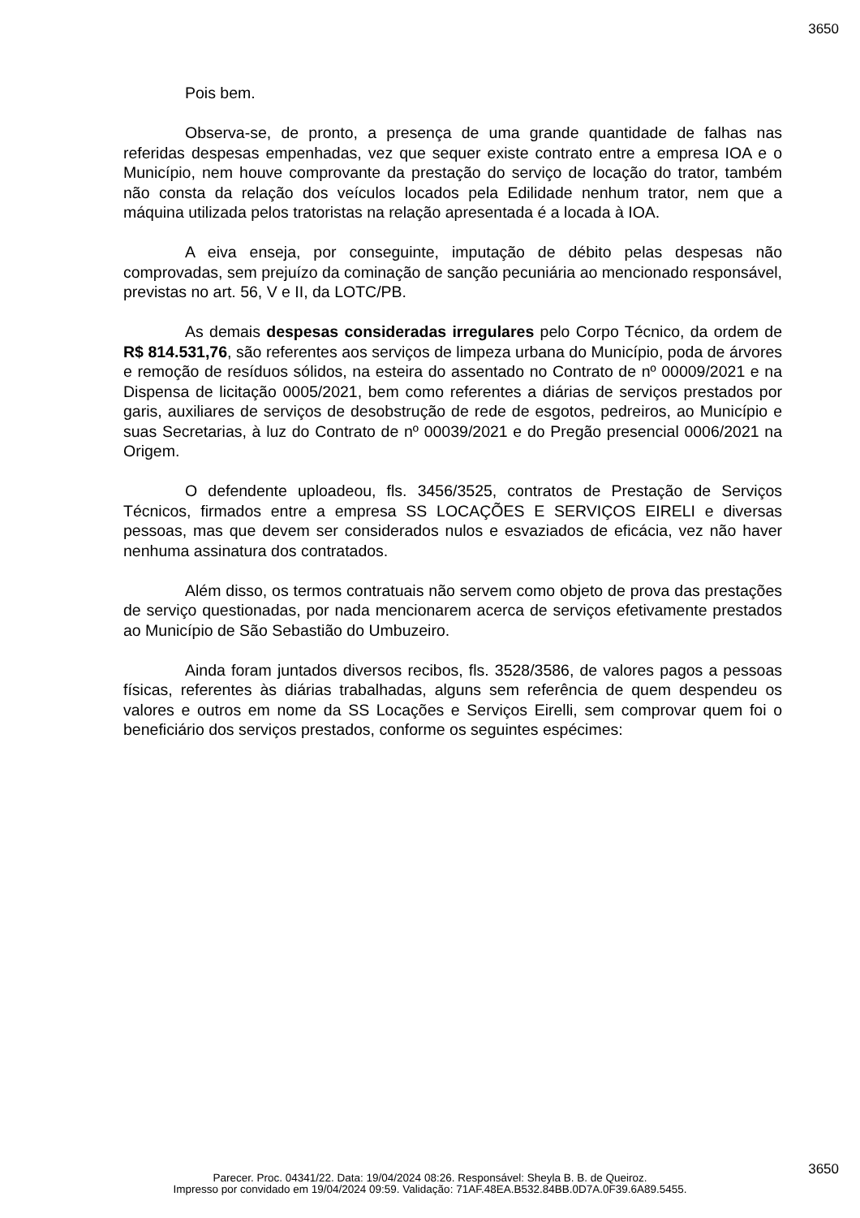3650
Pois bem.
Observa-se, de pronto, a presença de uma grande quantidade de falhas nas referidas despesas empenhadas, vez que sequer existe contrato entre a empresa IOA e o Município, nem houve comprovante da prestação do serviço de locação do trator, também não consta da relação dos veículos locados pela Edilidade nenhum trator, nem que a máquina utilizada pelos tratoristas na relação apresentada é a locada à IOA.
A eiva enseja, por conseguinte, imputação de débito pelas despesas não comprovadas, sem prejuízo da cominação de sanção pecuniária ao mencionado responsável, previstas no art. 56, V e II, da LOTC/PB.
As demais despesas consideradas irregulares pelo Corpo Técnico, da ordem de R$ 814.531,76, são referentes aos serviços de limpeza urbana do Município, poda de árvores e remoção de resíduos sólidos, na esteira do assentado no Contrato de nº 00009/2021 e na Dispensa de licitação 0005/2021, bem como referentes a diárias de serviços prestados por garis, auxiliares de serviços de desobstrução de rede de esgotos, pedreiros, ao Município e suas Secretarias, à luz do Contrato de nº 00039/2021 e do Pregão presencial 0006/2021 na Origem.
O defendente uploadeou, fls. 3456/3525, contratos de Prestação de Serviços Técnicos, firmados entre a empresa SS LOCAÇÕES E SERVIÇOS EIRELI e diversas pessoas, mas que devem ser considerados nulos e esvaziados de eficácia, vez não haver nenhuma assinatura dos contratados.
Além disso, os termos contratuais não servem como objeto de prova das prestações de serviço questionadas, por nada mencionarem acerca de serviços efetivamente prestados ao Município de São Sebastião do Umbuzeiro.
Ainda foram juntados diversos recibos, fls. 3528/3586, de valores pagos a pessoas físicas, referentes às diárias trabalhadas, alguns sem referência de quem despendeu os valores e outros em nome da SS Locações e Serviços Eirelli, sem comprovar quem foi o beneficiário dos serviços prestados, conforme os seguintes espécimes:
3650
Parecer. Proc. 04341/22. Data: 19/04/2024 08:26. Responsável: Sheyla B. B. de Queiroz.
Impresso por convidado em 19/04/2024 09:59. Validação: 71AF.48EA.B532.84BB.0D7A.0F39.6A89.5455.